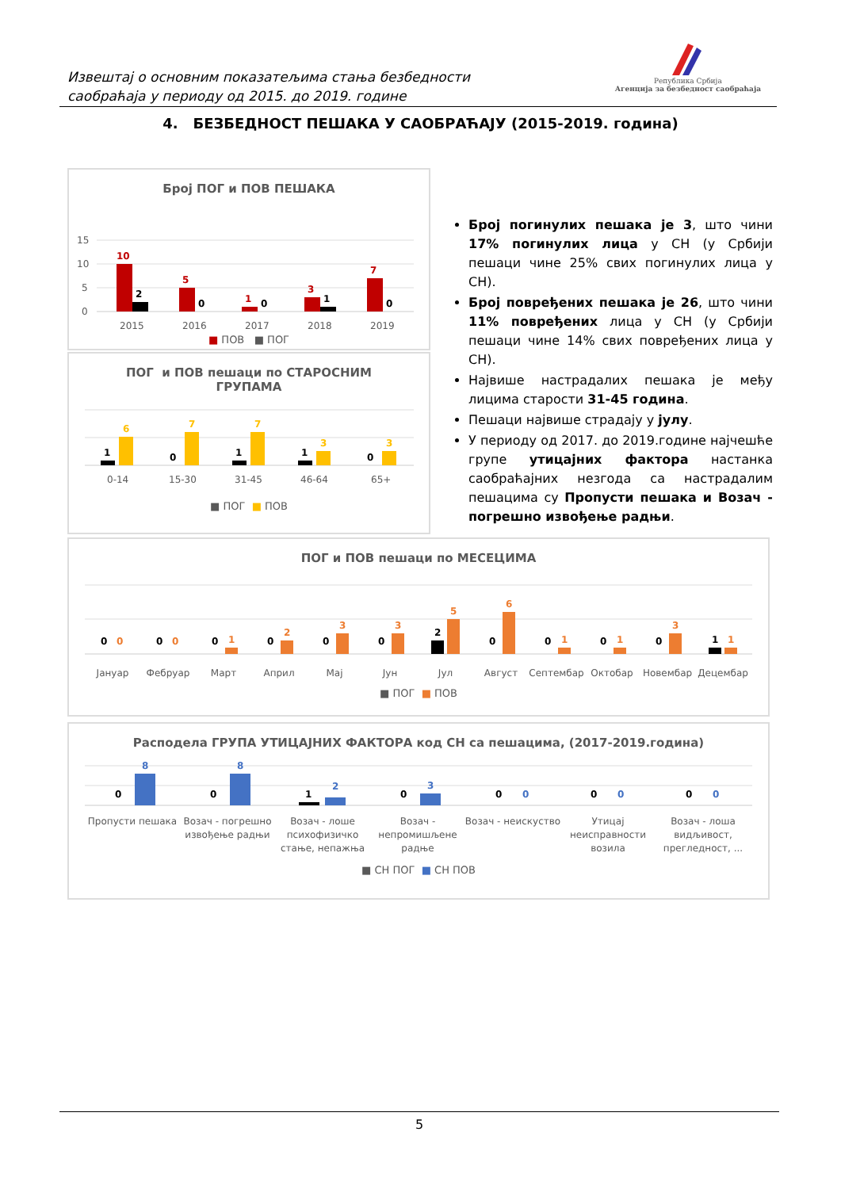Извештај о основним показатељима стања безбедности
саобраћаја у периоду од 2015. до 2019. године
Република Србија
Агенција за безбедност саобраћаја
4. БЕЗБЕДНОСТ ПЕШАКА У САОБРАЋАЈУ (2015-2019. година)
Број ПОГ и ПОВ ПЕШАКА
15
10
5
0
10
2
5
0
1
0
3
1
7
0
2015
2016
2017
2018
2019
■ ПОВ ■ ПОГ
ПОГ и ПОВ пешаци по СТАРОСНИМ
ГРУПАМА
1
6
0
7
1
7
1
3
0
3
0-14
15-30
31-45
46-64
65+
■ ПОГ ■ ПОВ
Број погинулих пешака је 3, што чини 17% погинулих лица у СН (у Србији пешаци чине 25% свих погинулих лица у СН).
Број повређених пешака је 26, што чини 11% повређених лица у СН (у Србији пешаци чине 14% свих повређених лица у СН).
Највише настрадалих пешака је међу лицима старости 31-45 година.
Пешаци највише страдају у јулу.
У периоду од 2017. до 2019.године најчешће групе утицајних фактора настанка саобраћајних незгода са настрадалим пешацима су Пропусти пешака и Возач - погрешно извођење радњи.
ПОГ и ПОВ пешаци по МЕСЕЦИМА
0
0
0
0
0
1
0
2
0
3
0
3
2
5
0
6
0
1
0
1
0
3
1
1
Јануар
Фебруар
Март
Април
Мај
Јун
Јул
Август
Септембар
Октобар
Новембар
Децембар
■ ПОГ ■ ПОВ
Расподела ГРУПА УТИЦАЈНИХ ФАКТОРА код СН са пешацима, (2017-2019.година)
0
8
0
8
1
2
0
3
0
0
0
0
0
0
Пропусти пешака
Возач - погрешно
извођење радњи
Возач - лоше
психофизичко
стање, непажња
Возач -
непромишљене
радње
Возач - неискуство
Утицај
неисправности
возила
Возач - лоша
видљивост,
прегледност, ...
■ СН ПОГ ■ СН ПОВ
5